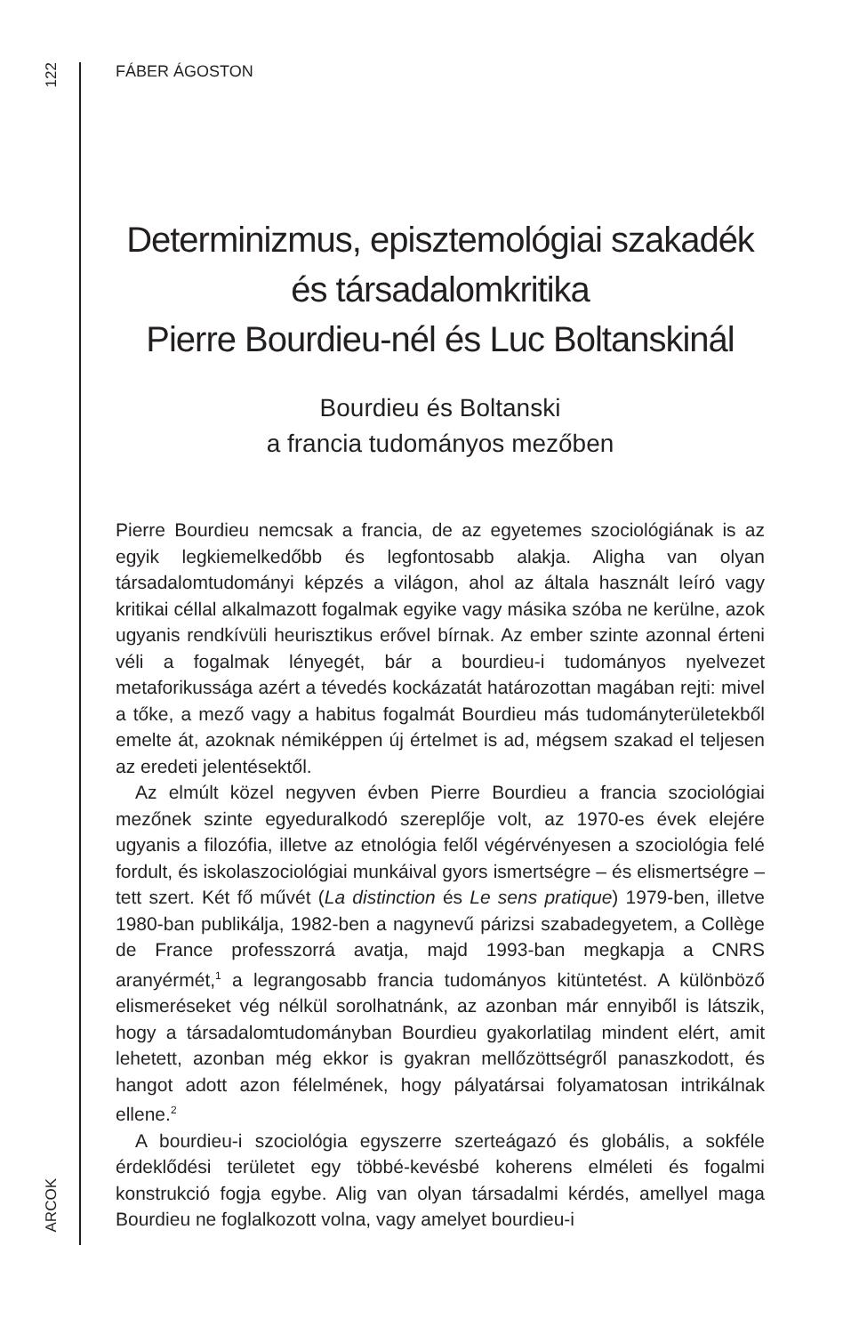122
ARCOK
FÁBER ÁGOSTON
Determinizmus, episztemológiai szakadék
és társadalomkritika
Pierre Bourdieu-nél és Luc Boltanskinál
Bourdieu és Boltanski
a francia tudományos mezőben
Pierre Bourdieu nemcsak a francia, de az egyetemes szociológiának is az egyik legkiemelkedőbb és legfontosabb alakja. Aligha van olyan társadalomtudományi képzés a világon, ahol az általa használt leíró vagy kritikai céllal alkalmazott fogalmak egyike vagy másika szóba ne kerülne, azok ugyanis rendkívüli heurisztikus erővel bírnak. Az ember szinte azonnal érteni véli a fogalmak lényegét, bár a bourdieu-i tudományos nyelvezet metaforikussága azért a tévedés kockázatát határozottan magában rejti: mivel a tőke, a mező vagy a habitus fogalmát Bourdieu más tudományterületekből emelte át, azoknak némiképpen új értelmet is ad, mégsem szakad el teljesen az eredeti jelentésektől.
Az elmúlt közel negyven évben Pierre Bourdieu a francia szociológiai mezőnek szinte egyeduralkodó szereplője volt, az 1970-es évek elejére ugyanis a filozófia, illetve az etnológia felől végérvényesen a szociológia felé fordult, és iskolaszociológiai munkáival gyors ismertségre – és elismertségre – tett szert. Két fő művét (La distinction és Le sens pratique) 1979-ben, illetve 1980-ban publikálja, 1982-ben a nagynevű párizsi szabadegyetem, a Collège de France professzorrá avatja, majd 1993-ban megkapja a CNRS aranyérmét,<sup>1</sup> a legrangosabb francia tudományos kitüntetést. A különböző elismeréseket vég nélkül sorolhatnánk, az azonban már ennyiből is látszik, hogy a társadalomtudományban Bourdieu gyakorlatilag mindent elért, amit lehetett, azonban még ekkor is gyakran mellőzöttségről panaszkodott, és hangot adott azon félelmének, hogy pályatársai folyamatosan intrikálnak ellene.<sup>2</sup>
A bourdieu-i szociológia egyszerre szerteágazó és globális, a sokféle érdeklődési területet egy többé-kevésbé koherens elméleti és fogalmi konstrukció fogja egybe. Alig van olyan társadalmi kérdés, amellyel maga Bourdieu ne foglalkozott volna, vagy amelyet bourdieu-i